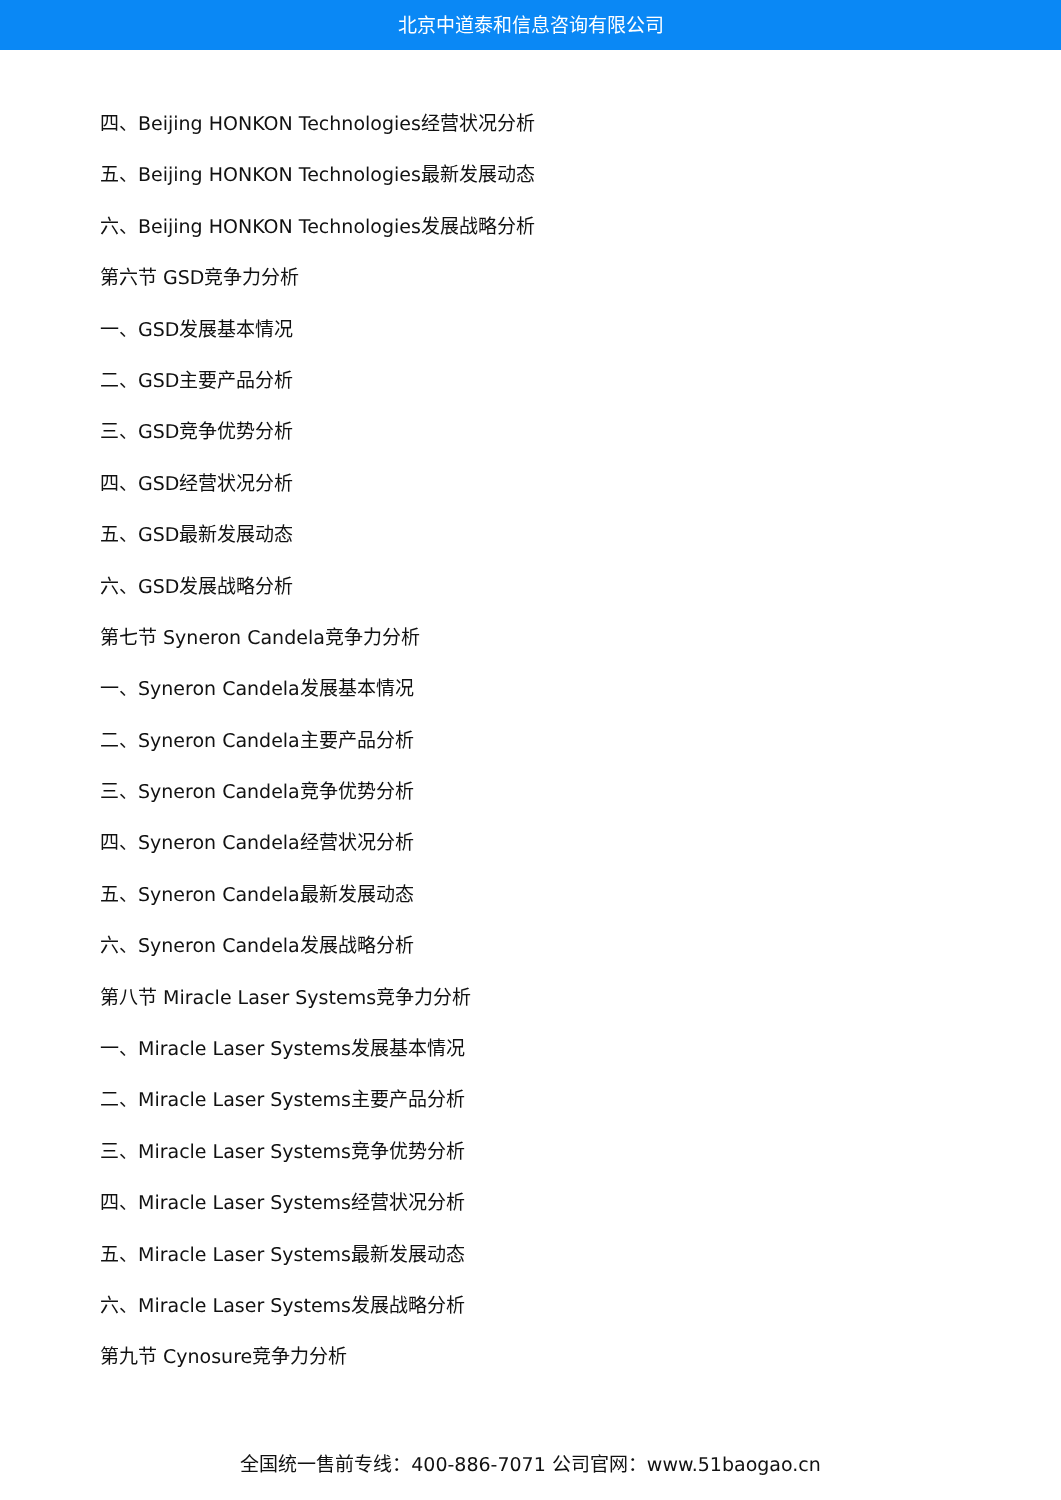北京中道泰和信息咨询有限公司
四、Beijing HONKON Technologies经营状况分析
五、Beijing HONKON Technologies最新发展动态
六、Beijing HONKON Technologies发展战略分析
第六节 GSD竞争力分析
一、GSD发展基本情况
二、GSD主要产品分析
三、GSD竞争优势分析
四、GSD经营状况分析
五、GSD最新发展动态
六、GSD发展战略分析
第七节 Syneron Candela竞争力分析
一、Syneron Candela发展基本情况
二、Syneron Candela主要产品分析
三、Syneron Candela竞争优势分析
四、Syneron Candela经营状况分析
五、Syneron Candela最新发展动态
六、Syneron Candela发展战略分析
第八节 Miracle Laser Systems竞争力分析
一、Miracle Laser Systems发展基本情况
二、Miracle Laser Systems主要产品分析
三、Miracle Laser Systems竞争优势分析
四、Miracle Laser Systems经营状况分析
五、Miracle Laser Systems最新发展动态
六、Miracle Laser Systems发展战略分析
第九节 Cynosure竞争力分析
全国统一售前专线：400-886-7071 公司官网：www.51baogao.cn